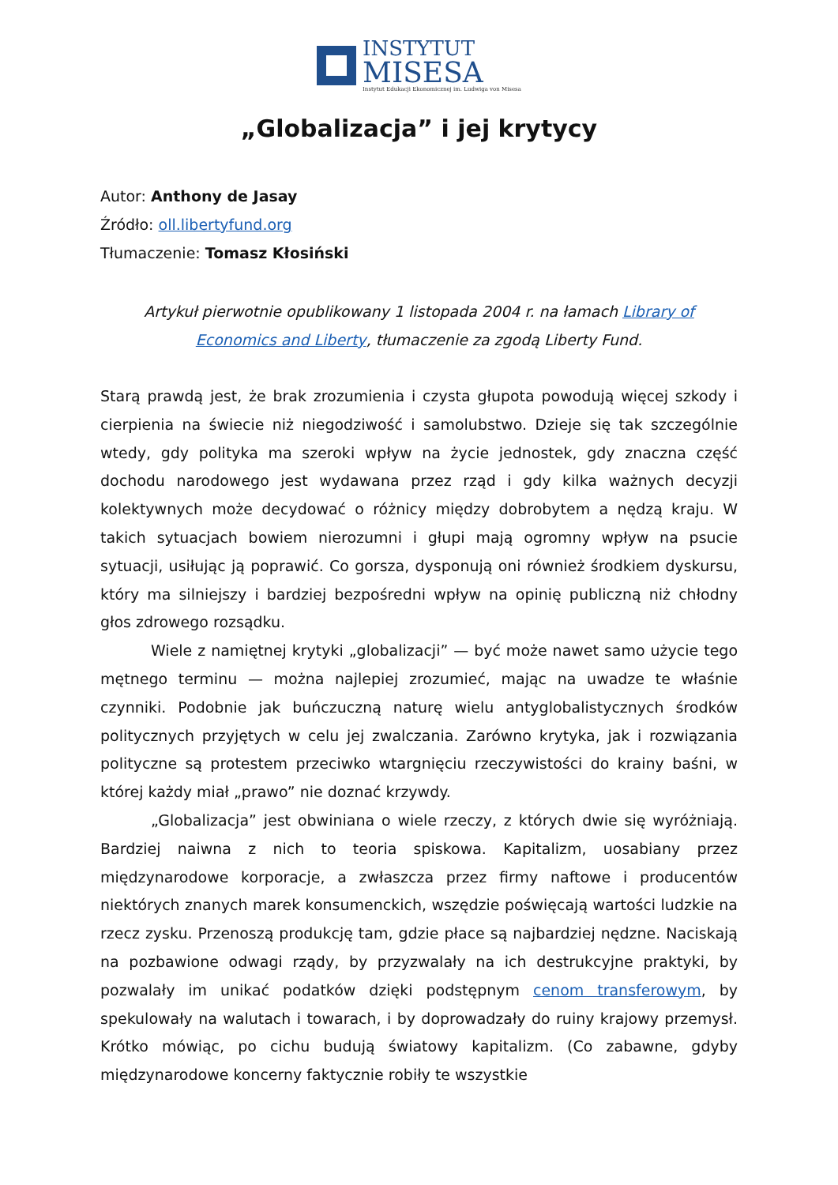INSTYTUT
MISESA
Instytut Edukacji Ekonomicznej im. Ludwiga von Misesa
„Globalizacja” i jej krytycy
Autor: Anthony de Jasay
Źródło: oll.libertyfund.org
Tłumaczenie: Tomasz Kłosiński
Artykuł pierwotnie opublikowany 1 listopada 2004 r. na łamach Library of Economics and Liberty, tłumaczenie za zgodą Liberty Fund.
Starą prawdą jest, że brak zrozumienia i czysta głupota powodują więcej szkody i cierpienia na świecie niż niegodziwość i samolubstwo. Dzieje się tak szczególnie wtedy, gdy polityka ma szeroki wpływ na życie jednostek, gdy znaczna część dochodu narodowego jest wydawana przez rząd i gdy kilka ważnych decyzji kolektywnych może decydować o różnicy między dobrobytem a nędzą kraju. W takich sytuacjach bowiem nierozumni i głupi mają ogromny wpływ na psucie sytuacji, usiłując ją poprawić. Co gorsza, dysponują oni również środkiem dyskursu, który ma silniejszy i bardziej bezpośredni wpływ na opinię publiczną niż chłodny głos zdrowego rozsądku.
Wiele z namiętnej krytyki „globalizacji” — być może nawet samo użycie tego mętnego terminu — można najlepiej zrozumieć, mając na uwadze te właśnie czynniki. Podobnie jak buńczuczną naturę wielu antyglobalistycznych środków politycznych przyjętych w celu jej zwalczania. Zarówno krytyka, jak i rozwiązania polityczne są protestem przeciwko wtargnięciu rzeczywistości do krainy baśni, w której każdy miał „prawo” nie doznać krzywdy.
„Globalizacja” jest obwiniana o wiele rzeczy, z których dwie się wyróżniają. Bardziej naiwna z nich to teoria spiskowa. Kapitalizm, uosabiany przez międzynarodowe korporacje, a zwłaszcza przez firmy naftowe i producentów niektórych znanych marek konsumenckich, wszędzie poświęcają wartości ludzkie na rzecz zysku. Przenoszą produkcję tam, gdzie płace są najbardziej nędzne. Naciskają na pozbawione odwagi rządy, by przyzwalały na ich destrukcyjne praktyki, by pozwalały im unikać podatków dzięki podstępnym cenom transferowym, by spekulowały na walutach i towarach, i by doprowadzały do ruiny krajowy przemysł. Krótko mówiąc, po cichu budują światowy kapitalizm. (Co zabawne, gdyby międzynarodowe koncerny faktycznie robiły te wszystkie